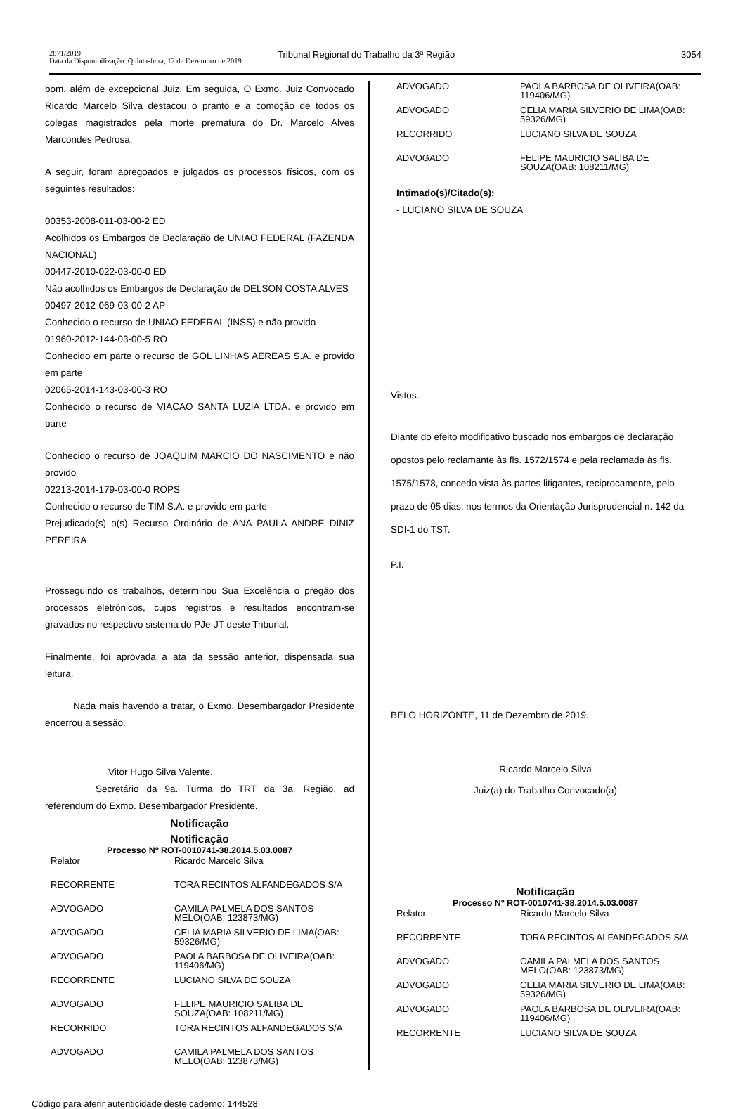2871/2019
Data da Disponibilização: Quinta-feira, 12 de Dezembro de 2019
Tribunal Regional do Trabalho da 3ª Região
3054
bom, além de excepcional Juiz. Em seguida, O Exmo. Juiz Convocado Ricardo Marcelo Silva destacou o pranto e a comoção de todos os colegas magistrados pela morte prematura do Dr. Marcelo Alves Marcondes Pedrosa.
A seguir, foram apregoados e julgados os processos físicos, com os seguintes resultados:
00353-2008-011-03-00-2 ED
Acolhidos os Embargos de Declaração de UNIAO FEDERAL (FAZENDA NACIONAL)
00447-2010-022-03-00-0 ED
Não acolhidos os Embargos de Declaração de DELSON COSTA ALVES
00497-2012-069-03-00-2 AP
Conhecido o recurso de UNIAO FEDERAL (INSS) e não provido
01960-2012-144-03-00-5 RO
Conhecido em parte o recurso de GOL LINHAS AEREAS S.A. e provido em parte
02065-2014-143-03-00-3 RO
Conhecido o recurso de VIACAO SANTA LUZIA LTDA. e provido em parte
Conhecido o recurso de JOAQUIM MARCIO DO NASCIMENTO e não provido
02213-2014-179-03-00-0 ROPS
Conhecido o recurso de TIM S.A. e provido em parte
Prejudicado(s) o(s) Recurso Ordinário de ANA PAULA ANDRE DINIZ PEREIRA
Prosseguindo os trabalhos, determinou Sua Excelência o pregão dos processos eletrônicos, cujos registros e resultados encontram-se gravados no respectivo sistema do PJe-JT deste Tribunal.
Finalmente, foi aprovada a ata da sessão anterior, dispensada sua leitura.
Nada mais havendo a tratar, o Exmo. Desembargador Presidente encerrou a sessão.
Vitor Hugo Silva Valente.
Secretário da 9a. Turma do TRT da 3a. Região, ad referendum do Exmo. Desembargador Presidente.
Notificação
Notificação
Processo Nº ROT-0010741-38.2014.5.03.0087
| Relator | Ricardo Marcelo Silva |
| RECORRENTE | TORA RECINTOS ALFANDEGADOS S/A |
| ADVOGADO | CAMILA PALMELA DOS SANTOS MELO(OAB: 123873/MG) |
| ADVOGADO | CELIA MARIA SILVERIO DE LIMA(OAB: 59326/MG) |
| ADVOGADO | PAOLA BARBOSA DE OLIVEIRA(OAB: 119406/MG) |
| RECORRENTE | LUCIANO SILVA DE SOUZA |
| ADVOGADO | FELIPE MAURICIO SALIBA DE SOUZA(OAB: 108211/MG) |
| RECORRIDO | TORA RECINTOS ALFANDEGADOS S/A |
| ADVOGADO | CAMILA PALMELA DOS SANTOS MELO(OAB: 123873/MG) |
| ADVOGADO | PAOLA BARBOSA DE OLIVEIRA(OAB: 119406/MG) |
| ADVOGADO | CELIA MARIA SILVERIO DE LIMA(OAB: 59326/MG) |
| RECORRIDO | LUCIANO SILVA DE SOUZA |
| ADVOGADO | FELIPE MAURICIO SALIBA DE SOUZA(OAB: 108211/MG) |
Intimado(s)/Citado(s):
- LUCIANO SILVA DE SOUZA
Vistos.
Diante do efeito modificativo buscado nos embargos de declaração opostos pelo reclamante às fls. 1572/1574 e pela reclamada às fls. 1575/1578, concedo vista às partes litigantes, reciprocamente, pelo prazo de 05 dias, nos termos da Orientação Jurisprudencial n. 142 da SDI-1 do TST.
P.I.
BELO HORIZONTE, 11 de Dezembro de 2019.
Ricardo Marcelo Silva
Juiz(a) do Trabalho Convocado(a)
Notificação
Processo Nº ROT-0010741-38.2014.5.03.0087
| Relator | Ricardo Marcelo Silva |
| RECORRENTE | TORA RECINTOS ALFANDEGADOS S/A |
| ADVOGADO | CAMILA PALMELA DOS SANTOS MELO(OAB: 123873/MG) |
| ADVOGADO | CELIA MARIA SILVERIO DE LIMA(OAB: 59326/MG) |
| ADVOGADO | PAOLA BARBOSA DE OLIVEIRA(OAB: 119406/MG) |
| RECORRENTE | LUCIANO SILVA DE SOUZA |
Código para aferir autenticidade deste caderno: 144528